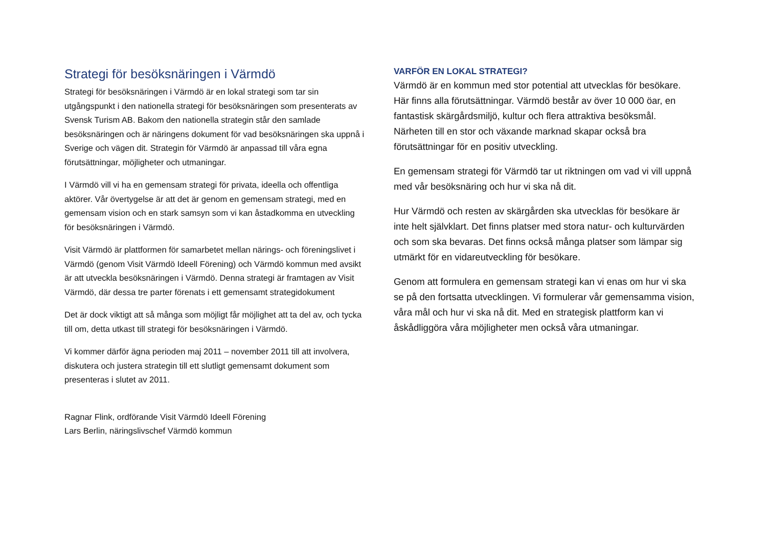Strategi för besöksnäringen i Värmdö
Strategi för besöksnäringen i Värmdö är en lokal strategi som tar sin utgångspunkt i den nationella strategi för besöksnäringen som presenterats av Svensk Turism AB. Bakom den nationella strategin står den samlade besöksnäringen och är näringens dokument för vad besöksnäringen ska uppnå i Sverige och vägen dit. Strategin för Värmdö är anpassad till våra egna förutsättningar, möjligheter och utmaningar.
I Värmdö vill vi ha en gemensam strategi för privata, ideella och offentliga aktörer. Vår övertygelse är att det är genom en gemensam strategi, med en gemensam vision och en stark samsyn som vi kan åstadkomma en utveckling för besöksnäringen i Värmdö.
Visit Värmdö är plattformen för samarbetet mellan närings- och föreningslivet i Värmdö (genom Visit Värmdö Ideell Förening) och Värmdö kommun med avsikt är att utveckla besöksnäringen i Värmdö. Denna strategi är framtagen av Visit Värmdö, där dessa tre parter förenats i ett gemensamt strategidokument
Det är dock viktigt att så många som möjligt får möjlighet att ta del av, och tycka till om, detta utkast till strategi för besöksnäringen i Värmdö.
Vi kommer därför ägna perioden maj 2011 – november 2011 till att involvera, diskutera och justera strategin till ett slutligt gemensamt dokument som presenteras i slutet av 2011.
Ragnar Flink, ordförande Visit Värmdö Ideell Förening
Lars Berlin, näringslivschef Värmdö kommun
VARFÖR EN LOKAL STRATEGI?
Värmdö är en kommun med stor potential att utvecklas för besökare. Här finns alla förutsättningar. Värmdö består av över 10 000 öar, en fantastisk skärgårdsmiljö, kultur och flera attraktiva besöksmål. Närheten till en stor och växande marknad skapar också bra förutsättningar för en positiv utveckling.
En gemensam strategi för Värmdö tar ut riktningen om vad vi vill uppnå med vår besöksnäring och hur vi ska nå dit.
Hur Värmdö och resten av skärgården ska utvecklas för besökare är inte helt självklart. Det finns platser med stora natur- och kulturvärden och som ska bevaras. Det finns också många platser som lämpar sig utmärkt för en vidareutveckling för besökare.
Genom att formulera en gemensam strategi kan vi enas om hur vi ska se på den fortsatta utvecklingen. Vi formulerar vår gemensamma vision, våra mål och hur vi ska nå dit. Med en strategisk plattform kan vi åskådliggöra våra möjligheter men också våra utmaningar.